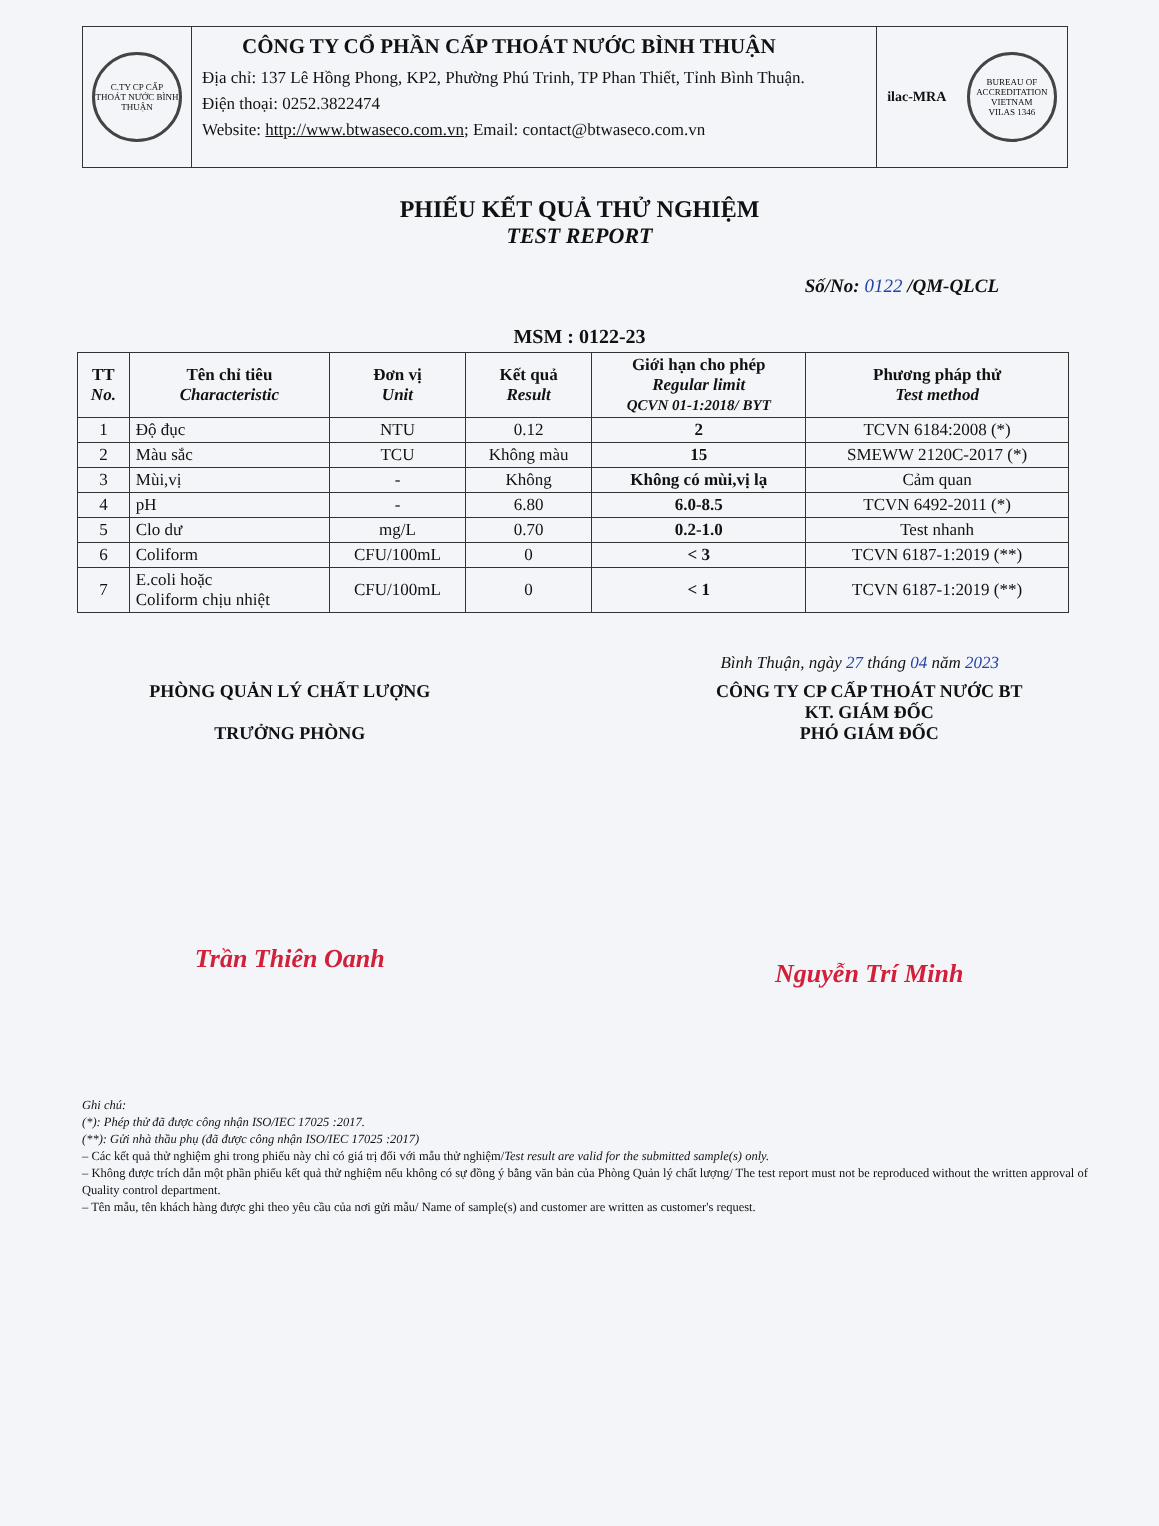C.TY CP CẤP THOÁT NƯỚC BÌNH THUẬN
CÔNG TY CỔ PHẦN CẤP THOÁT NƯỚC BÌNH THUẬN
Địa chỉ: 137 Lê Hồng Phong, KP2, Phường Phú Trinh, TP Phan Thiết, Tỉnh Bình Thuận.
Điện thoại: 0252.3822474
Website: http://www.btwaseco.com.vn; Email: contact@btwaseco.com.vn
ilac-MRA
BUREAU OF ACCREDITATION VIETNAM
VILAS 1346
PHIẾU KẾT QUẢ THỬ NGHIỆM
TEST REPORT
Số/No: 0122 /QM-QLCL
MSM : 0122-23
| TT No. | Tên chỉ tiêu Characteristic | Đơn vị Unit | Kết quả Result | Giới hạn cho phép Regular limit QCVN 01-1:2018/ BYT | Phương pháp thử Test method |
| --- | --- | --- | --- | --- | --- |
| 1 | Độ đục | NTU | 0.12 | 2 | TCVN 6184:2008 (*) |
| 2 | Màu sắc | TCU | Không màu | 15 | SMEWW 2120C-2017 (*) |
| 3 | Mùi,vị | - | Không | Không có mùi,vị lạ | Cảm quan |
| 4 | pH | - | 6.80 | 6.0-8.5 | TCVN 6492-2011 (*) |
| 5 | Clo dư | mg/L | 0.70 | 0.2-1.0 | Test nhanh |
| 6 | Coliform | CFU/100mL | 0 | < 3 | TCVN 6187-1:2019 (**) |
| 7 | E.coli hoặc Coliform chịu nhiệt | CFU/100mL | 0 | < 1 | TCVN 6187-1:2019 (**) |
Bình Thuận, ngày 27 tháng 04 năm 2023
PHÒNG QUẢN LÝ CHẤT LƯỢNG
TRƯỞNG PHÒNG
Trần Thiên Oanh
CÔNG TY CP CẤP THOÁT NƯỚC BT
KT. GIÁM ĐỐC
PHÓ GIÁM ĐỐC
Nguyễn Trí Minh
Ghi chú:
(*): Phép thử đã được công nhận ISO/IEC 17025 :2017.
(**): Gửi nhà thầu phụ (đã được công nhận ISO/IEC 17025 :2017)
– Các kết quả thử nghiệm ghi trong phiếu này chỉ có giá trị đối với mẫu thử nghiệm/Test result are valid for the submitted sample(s) only.
– Không được trích dẫn một phần phiếu kết quả thử nghiệm nếu không có sự đồng ý bằng văn bản của Phòng Quản lý chất lượng/ The test report must not be reproduced without the written approval of Quality control department.
– Tên mẫu, tên khách hàng được ghi theo yêu cầu của nơi gửi mẫu/ Name of sample(s) and customer are written as customer's request.